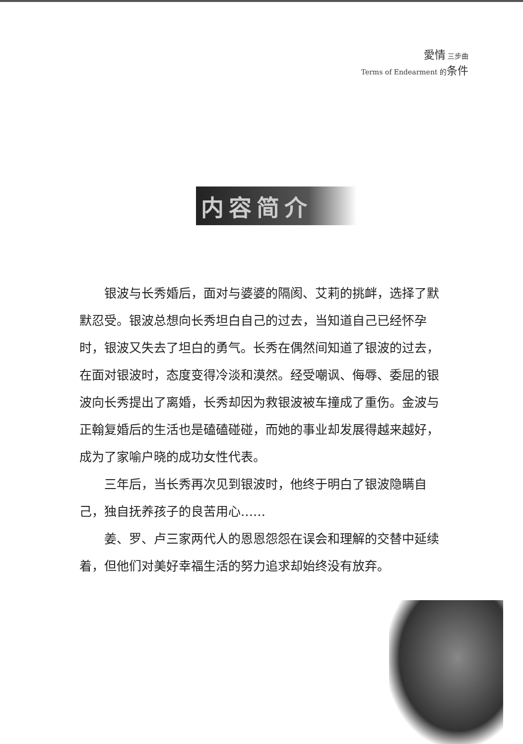愛情 三步曲
Terms of Endearment 的条件
内容简介
银波与长秀婚后，面对与婆婆的隔阂、艾莉的挑衅，选择了默默忍受。银波总想向长秀坦白自己的过去，当知道自己已经怀孕时，银波又失去了坦白的勇气。长秀在偶然间知道了银波的过去，在面对银波时，态度变得冷淡和漠然。经受嘲讽、侮辱、委屈的银波向长秀提出了离婚，长秀却因为救银波被车撞成了重伤。金波与正翰复婚后的生活也是磕磕碰碰，而她的事业却发展得越来越好，成为了家喻户晓的成功女性代表。
三年后，当长秀再次见到银波时，他终于明白了银波隐瞒自己，独自抚养孩子的良苦用心……
姜、罗、卢三家两代人的恩恩怨怨在误会和理解的交替中延续着，但他们对美好幸福生活的努力追求却始终没有放弃。